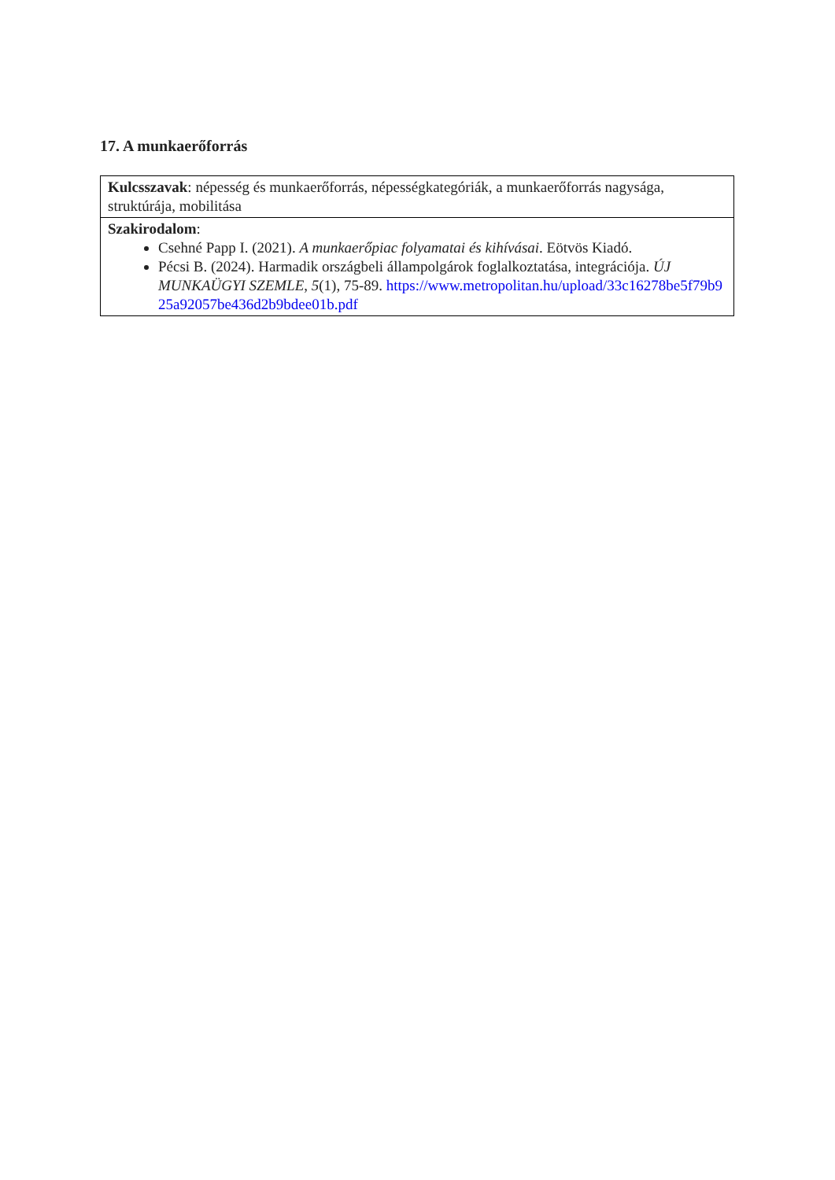17. A munkaerőforrás
| Kulcsszavak : népesség és munkaerőforrás, népességkategóriák, a munkaerőforrás nagysága, struktúrája, mobilitása |
| Szakirodalom : Csehné Papp I. (2021). A munkaerőpiac folyamatai és kihívásai . Eötvös Kiadó. Pécsi B. (2024). Harmadik országbeli állampolgárok foglalkoztatása, integrációja. ÚJ MUNKAÜGYI SZEMLE , 5 (1), 75-89. https://www.metropolitan.hu/upload/33c16278be5f79b925a92057be436d2b9bdee01b.pdf |